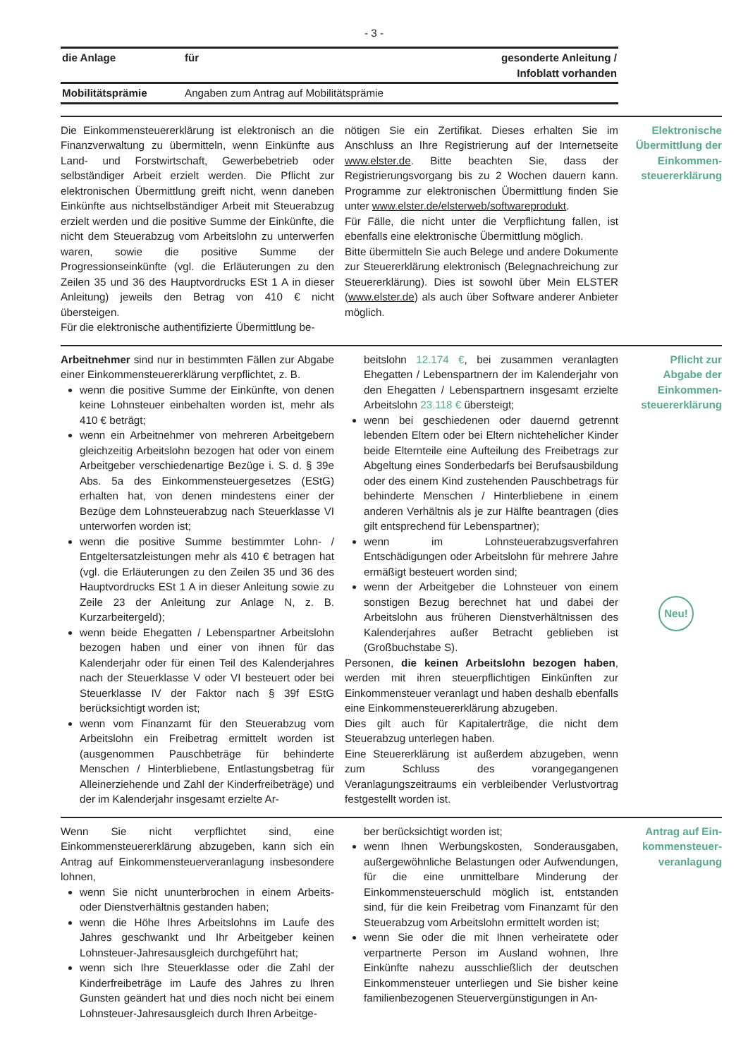- 3 -
| die Anlage | für | gesonderte Anleitung / Infoblatt vorhanden |
| --- | --- | --- |
| Mobilitätsprämie | Angaben zum Antrag auf Mobilitätsprämie | |
Die Einkommensteuererklärung ist elektronisch an die Finanzverwaltung zu übermitteln, wenn Einkünfte aus Land- und Forstwirtschaft, Gewerbebetrieb oder selbständiger Arbeit erzielt werden. Die Pflicht zur elektronischen Übermittlung greift nicht, wenn daneben Einkünfte aus nichtselbständiger Arbeit mit Steuerabzug erzielt werden und die positive Summe der Einkünfte, die nicht dem Steuerabzug vom Arbeitslohn zu unterwerfen waren, sowie die positive Summe der Progressionseinkünfte (vgl. die Erläuterungen zu den Zeilen 35 und 36 des Hauptvordrucks ESt 1 A in dieser Anleitung) jeweils den Betrag von 410 € nicht übersteigen.
Für die elektronische authentifizierte Übermittlung be-
nötigen Sie ein Zertifikat. Dieses erhalten Sie im Anschluss an Ihre Registrierung auf der Internetseite www.elster.de. Bitte beachten Sie, dass der Registrierungsvorgang bis zu 2 Wochen dauern kann. Programme zur elektronischen Übermittlung finden Sie unter www.elster.de/elsterweb/softwareprodukt.
Für Fälle, die nicht unter die Verpflichtung fallen, ist ebenfalls eine elektronische Übermittlung möglich.
Bitte übermitteln Sie auch Belege und andere Dokumente zur Steuererklärung elektronisch (Belegnachreichung zur Steuererklärung). Dies ist sowohl über Mein ELSTER (www.elster.de) als auch über Software anderer Anbieter möglich.
Elektronische
Übermittlung der
Einkommen-
steuererklärung
Arbeitnehmer sind nur in bestimmten Fällen zur Abgabe einer Einkommensteuererklärung verpflichtet, z. B.
wenn die positive Summe der Einkünfte, von denen keine Lohnsteuer einbehalten worden ist, mehr als 410 € beträgt;
wenn ein Arbeitnehmer von mehreren Arbeitgebern gleichzeitig Arbeitslohn bezogen hat oder von einem Arbeitgeber verschiedenartige Bezüge i. S. d. § 39e Abs. 5a des Einkommensteuergesetzes (EStG) erhalten hat, von denen mindestens einer der Bezüge dem Lohnsteuerabzug nach Steuerklasse VI unterworfen worden ist;
wenn die positive Summe bestimmter Lohn- / Entgeltersatzleistungen mehr als 410 € betragen hat (vgl. die Erläuterungen zu den Zeilen 35 und 36 des Hauptvordrucks ESt 1 A in dieser Anleitung sowie zu Zeile 23 der Anleitung zur Anlage N, z. B. Kurzarbeitergeld);
wenn beide Ehegatten / Lebenspartner Arbeitslohn bezogen haben und einer von ihnen für das Kalenderjahr oder für einen Teil des Kalenderjahres nach der Steuerklasse V oder VI besteuert oder bei Steuerklasse IV der Faktor nach § 39f EStG berücksichtigt worden ist;
wenn vom Finanzamt für den Steuerabzug vom Arbeitslohn ein Freibetrag ermittelt worden ist (ausgenommen Pauschbeträge für behinderte Menschen / Hinterbliebene, Entlastungsbetrag für Alleinerziehende und Zahl der Kinderfreibeträge) und der im Kalenderjahr insgesamt erzielte Ar-
beitslohn 12.174 €, bei zusammen veranlagten Ehegatten / Lebenspartnern der im Kalenderjahr von den Ehegatten / Lebenspartnern insgesamt erzielte Arbeitslohn 23.118 € übersteigt;
wenn bei geschiedenen oder dauernd getrennt lebenden Eltern oder bei Eltern nichtehelicher Kinder beide Elternteile eine Aufteilung des Freibetrags zur Abgeltung eines Sonderbedarfs bei Berufsausbildung oder des einem Kind zustehenden Pauschbetrags für behinderte Menschen / Hinterbliebene in einem anderen Verhältnis als je zur Hälfte beantragen (dies gilt entsprechend für Lebenspartner);
wenn im Lohnsteuerabzugsverfahren Entschädigungen oder Arbeitslohn für mehrere Jahre ermäßigt besteuert worden sind;
wenn der Arbeitgeber die Lohnsteuer von einem sonstigen Bezug berechnet hat und dabei der Arbeitslohn aus früheren Dienstverhältnissen des Kalenderjahres außer Betracht geblieben ist (Großbuchstabe S).
Personen, die keinen Arbeitslohn bezogen haben, werden mit ihren steuerpflichtigen Einkünften zur Einkommensteuer veranlagt und haben deshalb ebenfalls eine Einkommensteuererklärung abzugeben.
Dies gilt auch für Kapitalerträge, die nicht dem Steuerabzug unterlegen haben.
Eine Steuererklärung ist außerdem abzugeben, wenn zum Schluss des vorangegangenen Veranlagungszeitraums ein verbleibender Verlustvortrag festgestellt worden ist.
Pflicht zur
Abgabe der
Einkommen-
steuererklärung
Neu!
Wenn Sie nicht verpflichtet sind, eine Einkommensteuererklärung abzugeben, kann sich ein Antrag auf Einkommensteuerveranlagung insbesondere lohnen,
wenn Sie nicht ununterbrochen in einem Arbeits- oder Dienstverhältnis gestanden haben;
wenn die Höhe Ihres Arbeitslohns im Laufe des Jahres geschwankt und Ihr Arbeitgeber keinen Lohnsteuer-Jahresausgleich durchgeführt hat;
wenn sich Ihre Steuerklasse oder die Zahl der Kinderfreibeträge im Laufe des Jahres zu Ihren Gunsten geändert hat und dies noch nicht bei einem Lohnsteuer-Jahresausgleich durch Ihren Arbeitge-
ber berücksichtigt worden ist;
wenn Ihnen Werbungskosten, Sonderausgaben, außergewöhnliche Belastungen oder Aufwendungen, für die eine unmittelbare Minderung der Einkommensteuerschuld möglich ist, entstanden sind, für die kein Freibetrag vom Finanzamt für den Steuerabzug vom Arbeitslohn ermittelt worden ist;
wenn Sie oder die mit Ihnen verheiratete oder verpartnerte Person im Ausland wohnen, Ihre Einkünfte nahezu ausschließlich der deutschen Einkommensteuer unterliegen und Sie bisher keine familienbezogenen Steuervergünstigungen in An-
Antrag auf Ein-
kommensteuer-
veranlagung